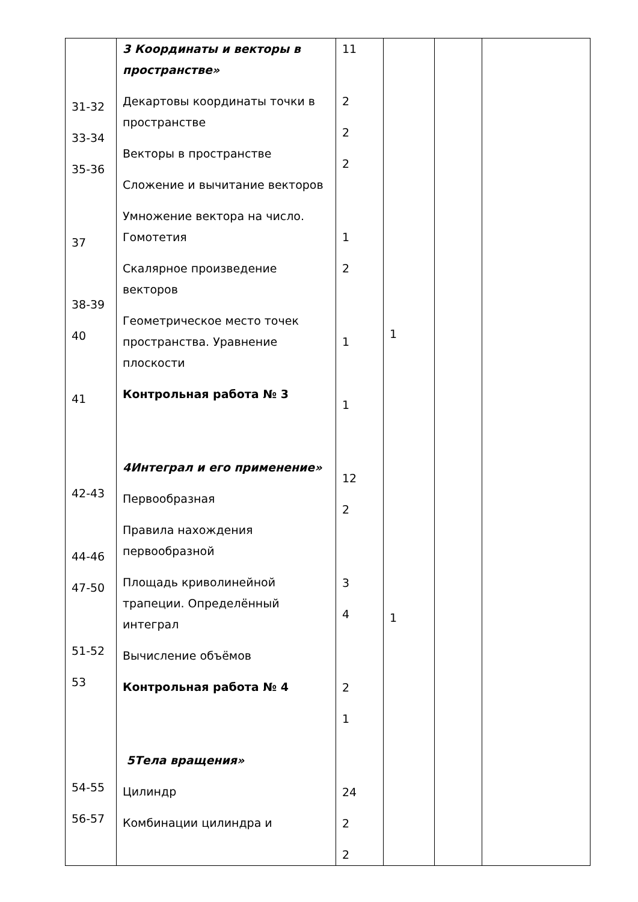| 31-32 33-34 35-36 37 38-39 40 41 42-43 44-46 47-50 51-52 53 54-55 56-57 | 3 Координаты и векторы в пространстве» Декартовы координаты точки в пространстве Векторы в пространстве Сложение и вычитание векторов Умножение вектора на число. Гомотетия Скалярное произведение векторов Геометрическое место точек пространства. Уравнение плоскости Контрольная работа № 3 4Интеграл и его применение» Первообразная Правила нахождения первообразной Площадь криволинейной трапеции. Определённый интеграл Вычисление объёмов Контрольная работа № 4 5Тела вращения» Цилиндр Комбинации цилиндра и | 11 2 2 2 1 2 1 1 12 2 3 4 2 1 24 2 2 | 1 1 | | |